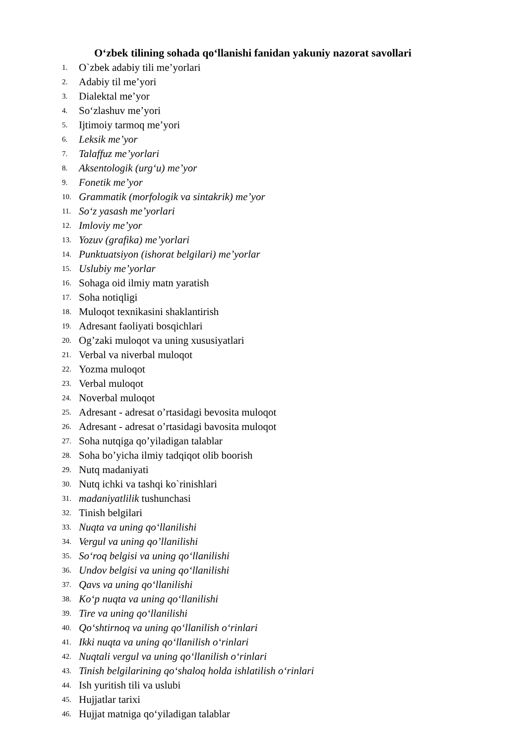O‘zbek tilining sohada qo‘llanishi fanidan yakuniy nazorat savollari
1. O`zbek adabiy tili me’yorlari
2. Adabiy til me’yori
3. Dialektal me’yor
4. So‘zlashuv me’yori
5. Ijtimoiy tarmoq me’yori
6. Leksik me’yor
7. Talaffuz me’yorlari
8. Aksentologik (urg‘u) me’yor
9. Fonetik me’yor
10. Grammatik (morfologik va sintakrik) me’yor
11. So‘z yasash me’yorlari
12. Imloviy me’yor
13. Yozuv (grafika) me’yorlari
14. Punktuatsiyon (ishorat belgilari) me’yorlar
15. Uslubiy me’yorlar
16. Sohaga oid ilmiy matn yaratish
17. Soha notiqligi
18. Muloqot texnikasini shaklantirish
19. Adresant faoliyati bosqichlari
20. Og’zaki muloqot va uning xususiyatlari
21. Verbal va niverbal muloqot
22. Yozma muloqot
23. Verbal muloqot
24. Noverbal muloqot
25. Adresant - adresat o’rtasidagi bevosita muloqot
26. Adresant - adresat o’rtasidagi bavosita muloqot
27. Soha nutqiga qo’yiladigan talablar
28. Soha bo’yicha ilmiy tadqiqot olib boorish
29. Nutq madaniyati
30. Nutq ichki va tashqi ko`rinishlari
31. madaniyatlilik tushunchasi
32. Tinish belgilari
33. Nuqta va uning qo‘llanilishi
34. Vergul va uning qo’llanilishi
35. So‘roq belgisi va uning qo‘llanilishi
36. Undov belgisi va uning qo‘llanilishi
37. Qavs va uning qo‘llanilishi
38. Ko‘p nuqta va uning qo‘llanilishi
39. Tire va uning qo‘llanilishi
40. Qo‘shtirnoq va uning qo‘llanilish o‘rinlari
41. Ikki nuqta va uning qo‘llanilish o‘rinlari
42. Nuqtali vergul va uning qo‘llanilish o‘rinlari
43. Tinish belgilarining qo‘shaloq holda ishlatilish o‘rinlari
44. Ish yuritish tili va uslubi
45. Hujjatlar tarixi
46. Hujjat matniga qo‘yiladigan talablar